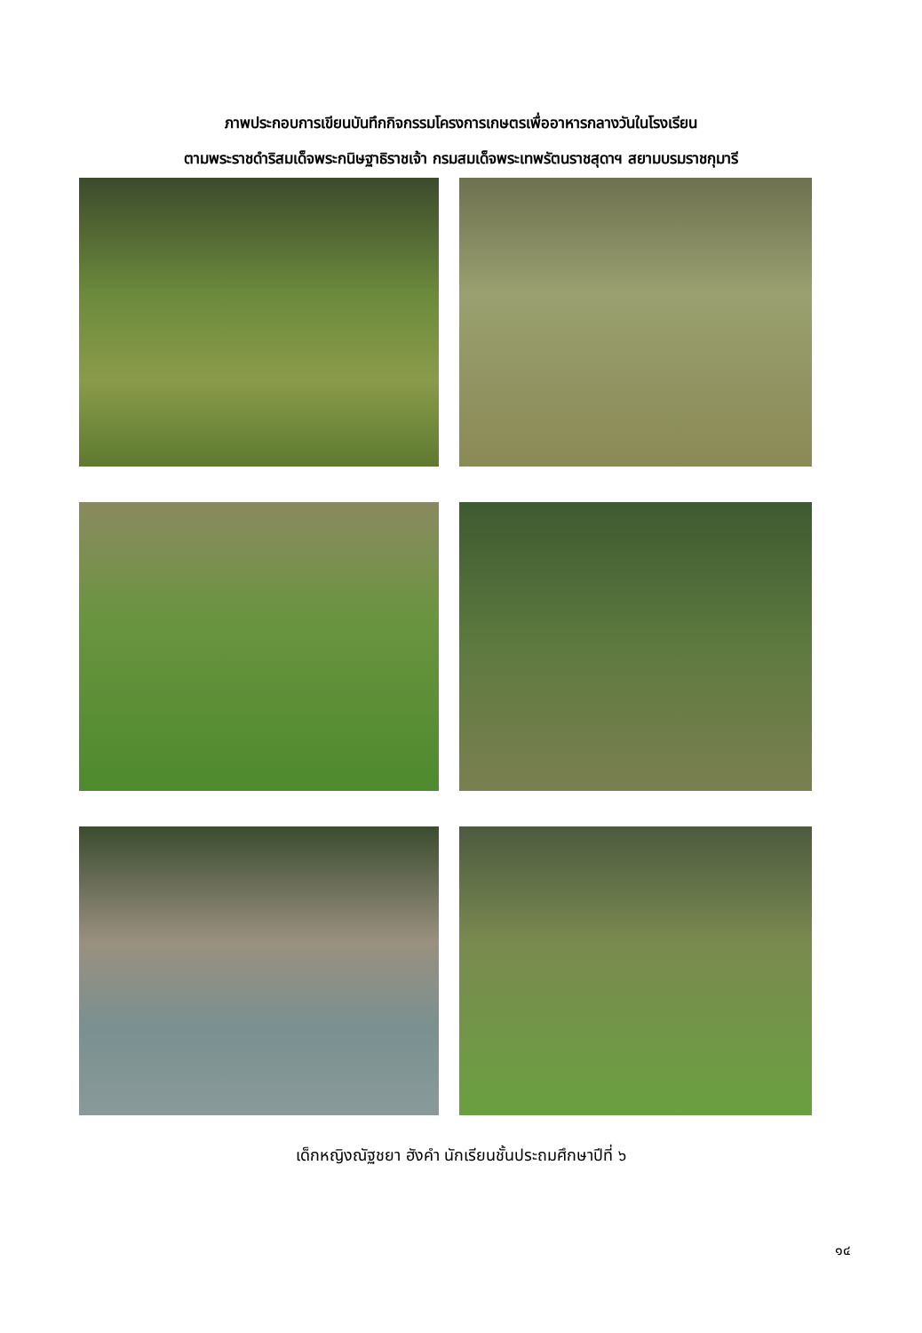ภาพประกอบการเขียนบันทึกกิจกรรมโครงการเกษตรเพื่ออาหารกลางวันในโรงเรียน
ตามพระราชดำริสมเด็จพระกนิษฐาธิราชเจ้า กรมสมเด็จพระเทพรัตนราชสุดาฯ สยามบรมราชกุมารี
เด็กหญิงณัฐชยา ฮังคำ นักเรียนชั้นประถมศึกษาปีที่ ๖
๑๔